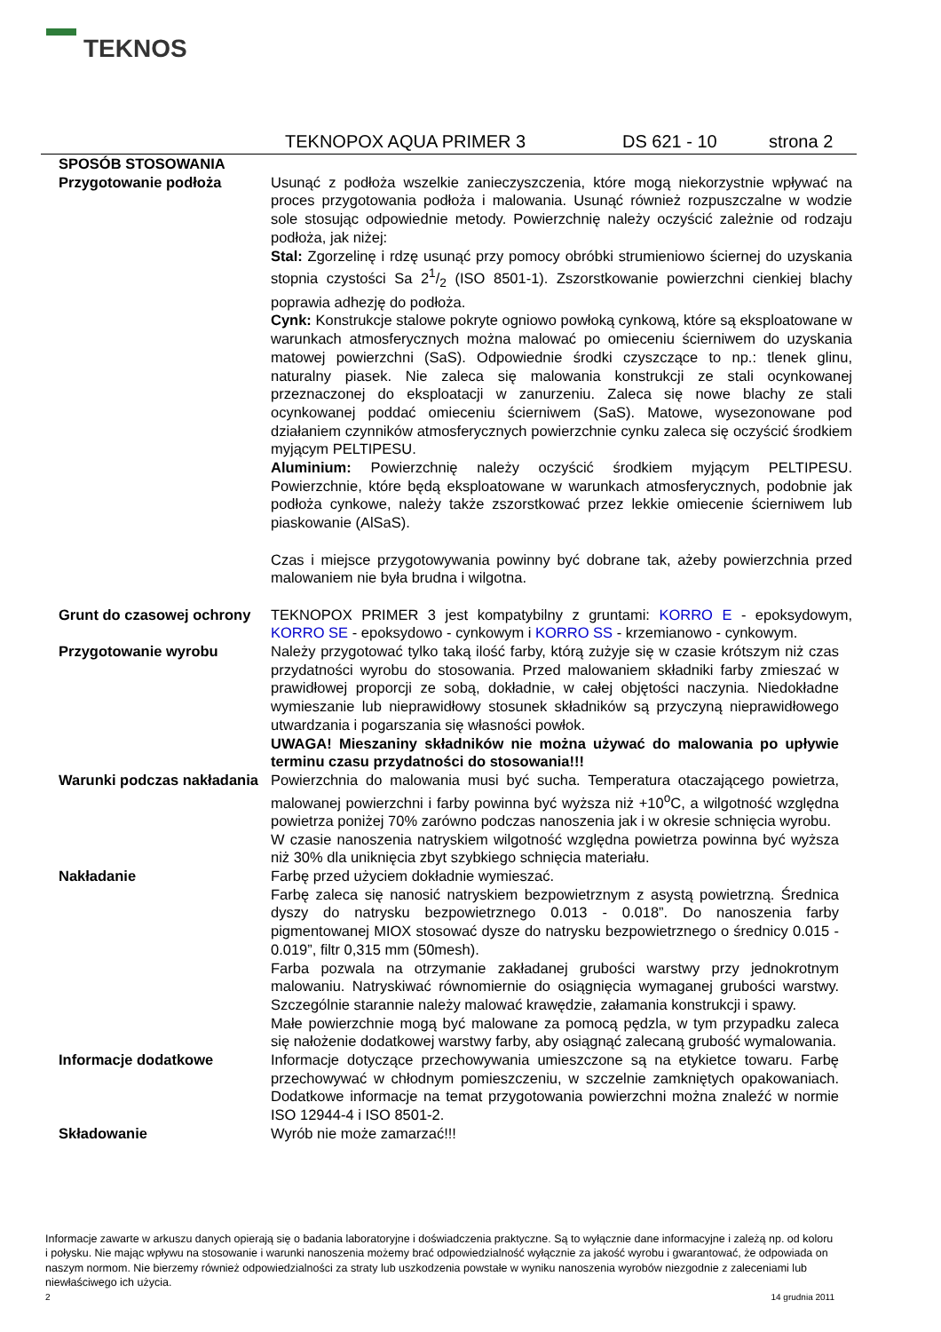TEKNOS
TEKNOPOX AQUA PRIMER 3 DS 621 - 10 strona 2
SPOSÓB STOSOWANIA
Przygotowanie podłoża Usunąć z podłoża wszelkie zanieczyszczenia, które mogą niekorzystnie wpływać na proces przygotowania podłoża i malowania. Usunąć również rozpuszczalne w wodzie sole stosując odpowiednie metody. Powierzchnię należy oczyścić zależnie od rodzaju podłoża, jak niżej:
Stal: Zgorzelinę i rdzę usunąć przy pomocy obróbki strumieniowo ściernej do uzyskania stopnia czystości Sa 21/2 (ISO 8501-1). Zszorstkowanie powierzchni cienkiej blachy poprawia adhezję do podłoża.
Cynk: Konstrukcje stalowe pokryte ogniowo powłoką cynkową, które są eksploatowane w warunkach atmosferycznych można malować po omieceniu ścierniwem do uzyskania matowej powierzchni (SaS). Odpowiednie środki czyszczące to np.: tlenek glinu, naturalny piasek. Nie zaleca się malowania konstrukcji ze stali ocynkowanej przeznaczonej do eksploatacji w zanurzeniu. Zaleca się nowe blachy ze stali ocynkowanej poddać omieceniu ścierniwem (SaS). Matowe, wysezonowane pod działaniem czynników atmosferycznych powierzchnie cynku zaleca się oczyścić środkiem myjącym PELTIPESU.
Aluminium: Powierzchnię należy oczyścić środkiem myjącym PELTIPESU. Powierzchnie, które będą eksploatowane w warunkach atmosferycznych, podobnie jak podłoża cynkowe, należy także zszorstkować przez lekkie omiecenie ścierniwem lub piaskowanie (AlSaS).
Czas i miejsce przygotowywania powinny być dobrane tak, ażeby powierzchnia przed malowaniem nie była brudna i wilgotna.
Grunt do czasowej ochrony
TEKNOPOX PRIMER 3 jest kompatybilny z gruntami: KORRO E - epoksydowym, KORRO SE - epoksydowo - cynkowym i KORRO SS - krzemianowo - cynkowym.
Przygotowanie wyrobu Należy przygotować tylko taką ilość farby, którą zużyje się w czasie krótszym niż czas przydatności wyrobu do stosowania. Przed malowaniem składniki farby zmieszać w prawidłowej proporcji ze sobą, dokładnie, w całej objętości naczynia. Niedokładne wymieszanie lub nieprawidłowy stosunek składników są przyczyną nieprawidłowego utwardzania i pogarszania się własności powłok.
UWAGA! Mieszaniny składników nie można używać do malowania po upływie terminu czasu przydatności do stosowania!!!
Warunki podczas nakładania
Powierzchnia do malowania musi być sucha. Temperatura otaczającego powietrza, malowanej powierzchni i farby powinna być wyższa niż +10<sup>o</sup>C, a wilgotność względna powietrza poniżej 70% zarówno podczas nanoszenia jak i w okresie schnięcia wyrobu.
W czasie nanoszenia natryskiem wilgotność względna powietrza powinna być wyższa niż 30% dla uniknięcia zbyt szybkiego schnięcia materiału.
Nakładanie Farbę przed użyciem dokładnie wymieszać.
Farbę zaleca się nanosić natryskiem bezpowietrznym z asystą powietrzną. Średnica dyszy do natrysku bezpowietrznego 0.013 - 0.018”. Do nanoszenia farby pigmentowanej MIOX stosować dysze do natrysku bezpowietrznego o średnicy 0.015 - 0.019”, filtr 0,315 mm (50mesh).
Farba pozwala na otrzymanie zakładanej grubości warstwy przy jednokrotnym malowaniu. Natryskiwać równomiernie do osiągnięcia wymaganej grubości warstwy. Szczególnie starannie należy malować krawędzie, załamania konstrukcji i spawy.
Małe powierzchnie mogą być malowane za pomocą pędzla, w tym przypadku zaleca się nałożenie dodatkowej warstwy farby, aby osiągnąć zalecaną grubość wymalowania.
Informacje dodatkowe Informacje dotyczące przechowywania umieszczone są na etykietce towaru. Farbę przechowywać w chłodnym pomieszczeniu, w szczelnie zamkniętych opakowaniach. Dodatkowe informacje na temat przygotowania powierzchni można znaleźć w normie ISO 12944-4 i ISO 8501-2.
Składowanie Wyrób nie może zamarzać!!!
Informacje zawarte w arkuszu danych opierają się o badania laboratoryjne i doświadczenia praktyczne. Są to wyłącznie dane informacyjne i zależą np. od koloru i połysku. Nie mając wpływu na stosowanie i warunki nanoszenia możemy brać odpowiedzialność wyłącznie za jakość wyrobu i gwarantować, że odpowiada on naszym normom. Nie bierzemy również odpowiedzialności za straty lub uszkodzenia powstałe w wyniku nanoszenia wyrobów niezgodnie z zaleceniami lub niewłaściwego ich użycia.
2 14 grudnia 2011